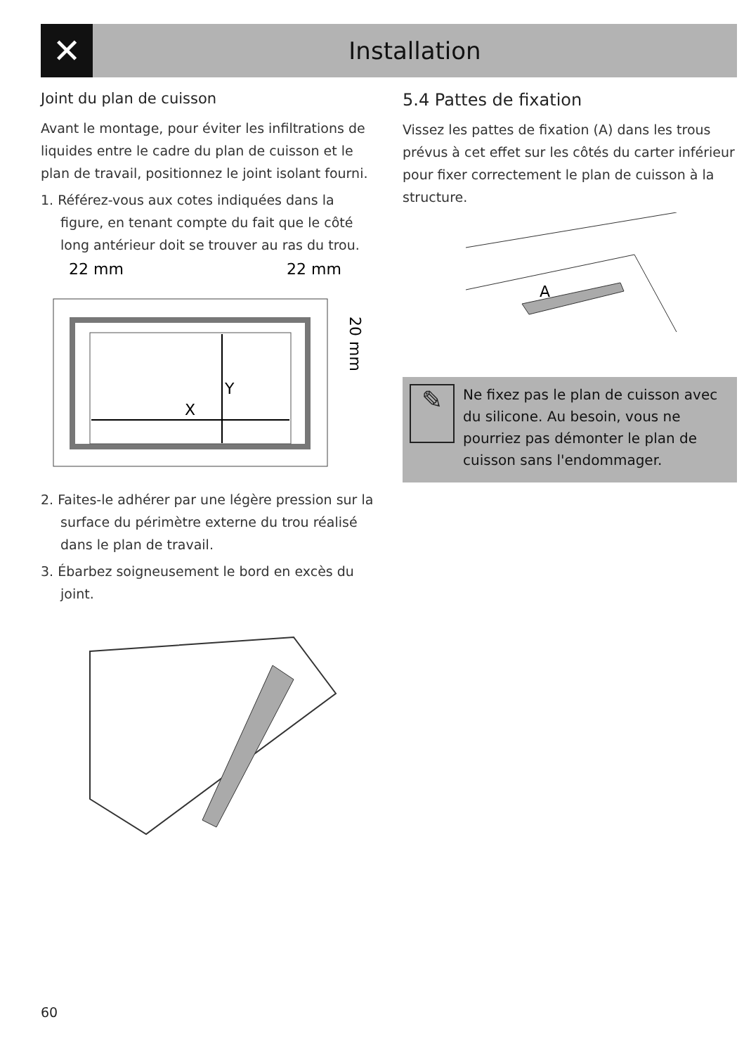✕
Installation
Joint du plan de cuisson
Avant le montage, pour éviter les infiltrations de liquides entre le cadre du plan de cuisson et le plan de travail, positionnez le joint isolant fourni.
1. Référez-vous aux cotes indiquées dans la figure, en tenant compte du fait que le côté long antérieur doit se trouver au ras du trou.
22 mm
22 mm
Y
X
20 mm
2. Faites-le adhérer par une légère pression sur la surface du périmètre externe du trou réalisé dans le plan de travail.
3. Ébarbez soigneusement le bord en excès du joint.
5.4 Pattes de fixation
Vissez les pattes de fixation (A) dans les trous prévus à cet effet sur les côtés du carter inférieur pour fixer correctement le plan de cuisson à la structure.
A
✎
Ne fixez pas le plan de cuisson avec du silicone. Au besoin, vous ne pourriez pas démonter le plan de cuisson sans l'endommager.
60